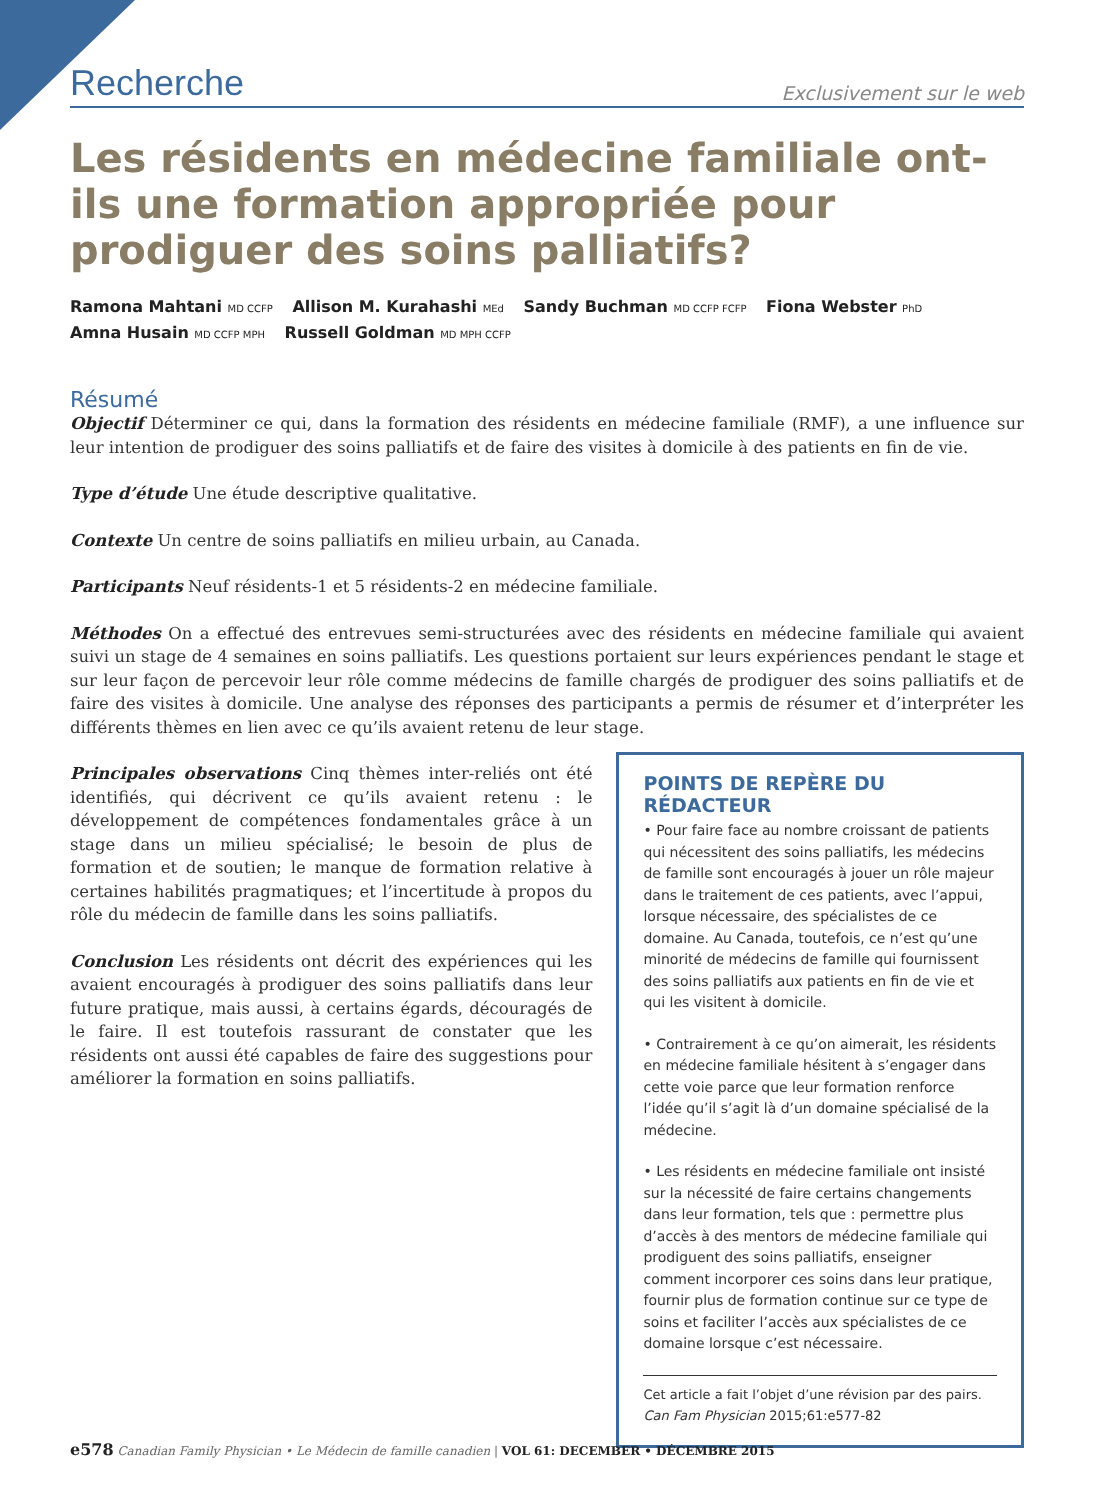Recherche Exclusivement sur le web
Les résidents en médecine familiale ont-ils une formation appropriée pour prodiguer des soins palliatifs?
Ramona Mahtani MD CCFP Allison M. Kurahashi MEd Sandy Buchman MD CCFP FCFP Fiona Webster PhD
Amna Husain MD CCFP MPH Russell Goldman MD MPH CCFP
Résumé
Objectif Déterminer ce qui, dans la formation des résidents en médecine familiale (RMF), a une influence sur leur intention de prodiguer des soins palliatifs et de faire des visites à domicile à des patients en fin de vie.
Type d’étude Une étude descriptive qualitative.
Contexte Un centre de soins palliatifs en milieu urbain, au Canada.
Participants Neuf résidents-1 et 5 résidents-2 en médecine familiale.
Méthodes On a effectué des entrevues semi-structurées avec des résidents en médecine familiale qui avaient suivi un stage de 4 semaines en soins palliatifs. Les questions portaient sur leurs expériences pendant le stage et sur leur façon de percevoir leur rôle comme médecins de famille chargés de prodiguer des soins palliatifs et de faire des visites à domicile. Une analyse des réponses des participants a permis de résumer et d’interpréter les différents thèmes en lien avec ce qu’ils avaient retenu de leur stage.
Principales observations Cinq thèmes inter-reliés ont été identifiés, qui décrivent ce qu’ils avaient retenu : le développement de compétences fondamentales grâce à un stage dans un milieu spécialisé; le besoin de plus de formation et de soutien; le manque de formation relative à certaines habilités pragmatiques; et l’incertitude à propos du rôle du médecin de famille dans les soins palliatifs.
Conclusion Les résidents ont décrit des expériences qui les avaient encouragés à prodiguer des soins palliatifs dans leur future pratique, mais aussi, à certains égards, découragés de le faire. Il est toutefois rassurant de constater que les résidents ont aussi été capables de faire des suggestions pour améliorer la formation en soins palliatifs.
POINTS DE REPÈRE DU RÉDACTEUR
• Pour faire face au nombre croissant de patients qui nécessitent des soins palliatifs, les médecins de famille sont encouragés à jouer un rôle majeur dans le traitement de ces patients, avec l’appui, lorsque nécessaire, des spécialistes de ce domaine. Au Canada, toutefois, ce n’est qu’une minorité de médecins de famille qui fournissent des soins palliatifs aux patients en fin de vie et qui les visitent à domicile.
• Contrairement à ce qu’on aimerait, les résidents en médecine familiale hésitent à s’engager dans cette voie parce que leur formation renforce l’idée qu’il s’agit là d’un domaine spécialisé de la médecine.
• Les résidents en médecine familiale ont insisté sur la nécessité de faire certains changements dans leur formation, tels que : permettre plus d’accès à des mentors de médecine familiale qui prodiguent des soins palliatifs, enseigner comment incorporer ces soins dans leur pratique, fournir plus de formation continue sur ce type de soins et faciliter l’accès aux spécialistes de ce domaine lorsque c’est nécessaire.
Cet article a fait l’objet d’une révision par des pairs.
Can Fam Physician 2015;61:e577-82
e578 Canadian Family Physician • Le Médecin de famille canadien | VOL 61: DECEMBER • DÉCEMBRE 2015